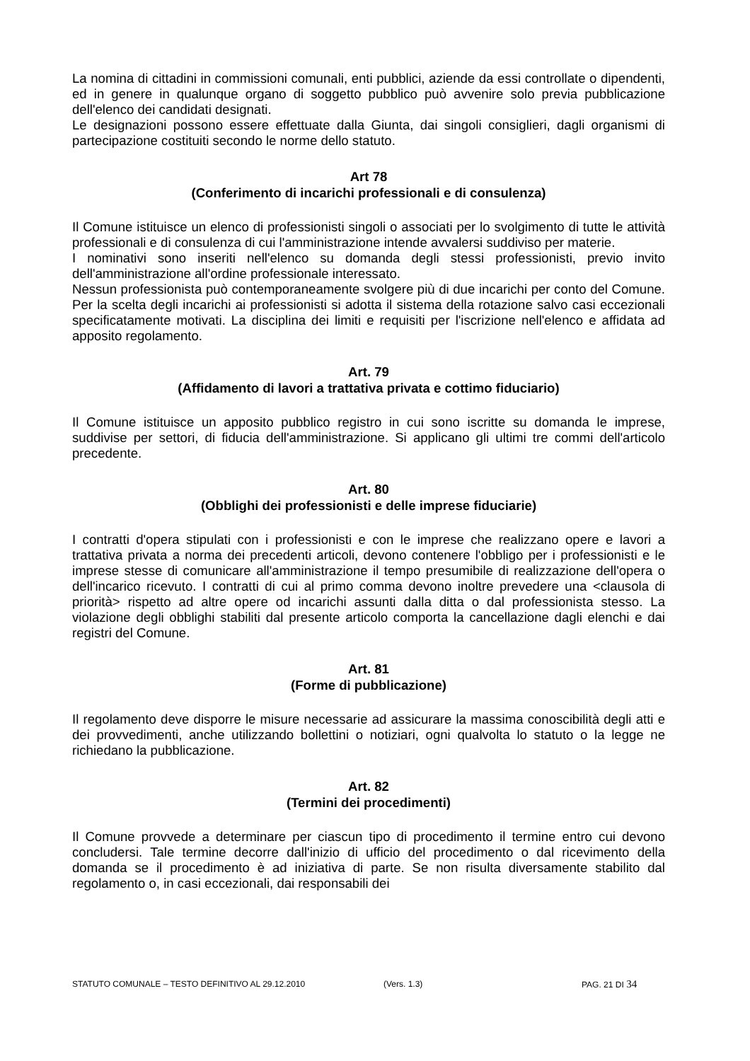La nomina di cittadini in commissioni comunali, enti pubblici, aziende da essi controllate o dipendenti, ed in genere in qualunque organo di soggetto pubblico può avvenire solo previa pubblicazione dell'elenco dei candidati designati.
Le designazioni possono essere effettuate dalla Giunta, dai singoli consiglieri, dagli organismi di partecipazione costituiti secondo le norme dello statuto.
Art 78
(Conferimento di incarichi professionali e di consulenza)
Il Comune istituisce un elenco di professionisti singoli o associati per lo svolgimento di tutte le attività professionali e di consulenza di cui l'amministrazione intende avvalersi suddiviso per materie.
I nominativi sono inseriti nell'elenco su domanda degli stessi professionisti, previo invito dell'amministrazione all'ordine professionale interessato.
Nessun professionista può contemporaneamente svolgere più di due incarichi per conto del Comune. Per la scelta degli incarichi ai professionisti si adotta il sistema della rotazione salvo casi eccezionali specificatamente motivati. La disciplina dei limiti e requisiti per l'iscrizione nell'elenco e affidata ad apposito regolamento.
Art. 79
(Affidamento di lavori a trattativa privata e cottimo fiduciario)
Il Comune istituisce un apposito pubblico registro in cui sono iscritte su domanda le imprese, suddivise per settori, di fiducia dell'amministrazione. Si applicano gli ultimi tre commi dell'articolo precedente.
Art. 80
(Obblighi dei professionisti e delle imprese fiduciarie)
I contratti d'opera stipulati con i professionisti e con le imprese che realizzano opere e lavori a trattativa privata a norma dei precedenti articoli, devono contenere l'obbligo per i professionisti e le imprese stesse di comunicare all'amministrazione il tempo presumibile di realizzazione dell'opera o dell'incarico ricevuto. I contratti di cui al primo comma devono inoltre prevedere una <clausola di priorità> rispetto ad altre opere od incarichi assunti dalla ditta o dal professionista stesso. La violazione degli obblighi stabiliti dal presente articolo comporta la cancellazione dagli elenchi e dai registri del Comune.
Art. 81
(Forme di pubblicazione)
Il regolamento deve disporre le misure necessarie ad assicurare la massima conoscibilità degli atti e dei provvedimenti, anche utilizzando bollettini o notiziari, ogni qualvolta lo statuto o la legge ne richiedano la pubblicazione.
Art. 82
(Termini dei procedimenti)
Il Comune provvede a determinare per ciascun tipo di procedimento il termine entro cui devono concludersi. Tale termine decorre dall'inizio di ufficio del procedimento o dal ricevimento della domanda se il procedimento è ad iniziativa di parte. Se non risulta diversamente stabilito dal regolamento o, in casi eccezionali, dai responsabili dei
STATUTO COMUNALE – TESTO DEFINITIVO AL 29.12.2010 (Vers. 1.3) PAG. 21 DI 34